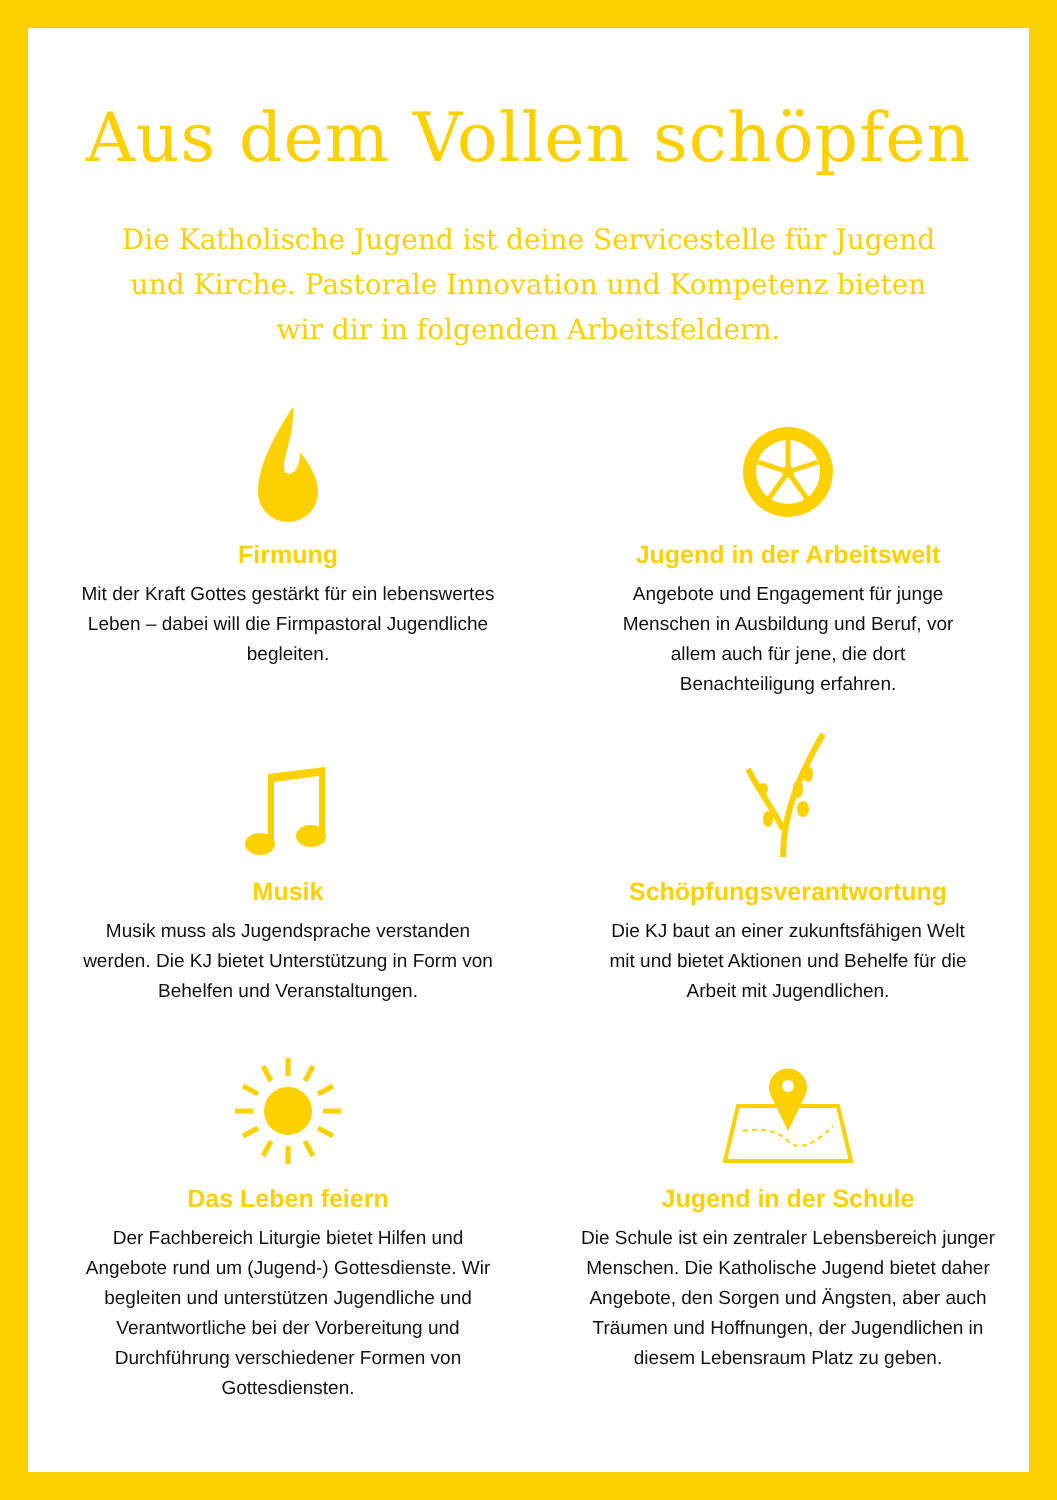Aus dem Vollen schöpfen
Die Katholische Jugend ist deine Servicestelle für Jugend und Kirche. Pastorale Innovation und Kompetenz bieten wir dir in folgenden Arbeitsfeldern.
Firmung
Mit der Kraft Gottes gestärkt für ein lebenswertes Leben – dabei will die Firmpastoral Jugendliche begleiten.
Jugend in der Arbeitswelt
Angebote und Engagement für junge Menschen in Ausbildung und Beruf, vor allem auch für jene, die dort Benachteiligung erfahren.
Musik
Musik muss als Jugendsprache verstanden werden. Die KJ bietet Unterstützung in Form von Behelfen und Veranstaltungen.
Schöpfungsverantwortung
Die KJ baut an einer zukunftsfähigen Welt mit und bietet Aktionen und Behelfe für die Arbeit mit Jugendlichen.
Das Leben feiern
Der Fachbereich Liturgie bietet Hilfen und Angebote rund um (Jugend-) Gottesdienste. Wir begleiten und unterstützen Jugendliche und Verantwortliche bei der Vorbereitung und Durchführung verschiedener Formen von Gottesdiensten.
Jugend in der Schule
Die Schule ist ein zentraler Lebensbereich junger Menschen. Die Katholische Jugend bietet daher Angebote, den Sorgen und Ängsten, aber auch Träumen und Hoffnungen, der Jugendlichen in diesem Lebensraum Platz zu geben.